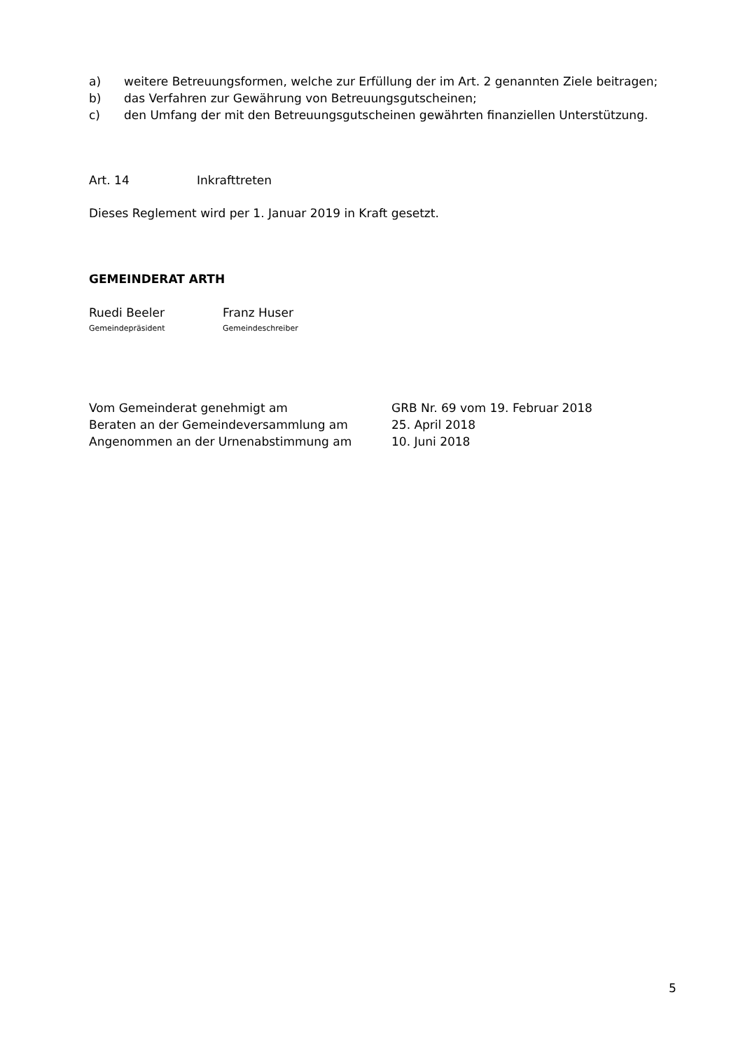a) weitere Betreuungsformen, welche zur Erfüllung der im Art. 2 genannten Ziele beitragen;
b) das Verfahren zur Gewährung von Betreuungsgutscheinen;
c) den Umfang der mit den Betreuungsgutscheinen gewährten finanziellen Unterstützung.
Art. 14 Inkrafttreten
Dieses Reglement wird per 1. Januar 2019 in Kraft gesetzt.
GEMEINDERAT ARTH
Ruedi Beeler
Gemeindepräsident
Franz Huser
Gemeindeschreiber
Vom Gemeinderat genehmigt am GRB Nr. 69 vom 19. Februar 2018
Beraten an der Gemeindeversammlung am 25. April 2018
Angenommen an der Urnenabstimmung am 10. Juni 2018
5